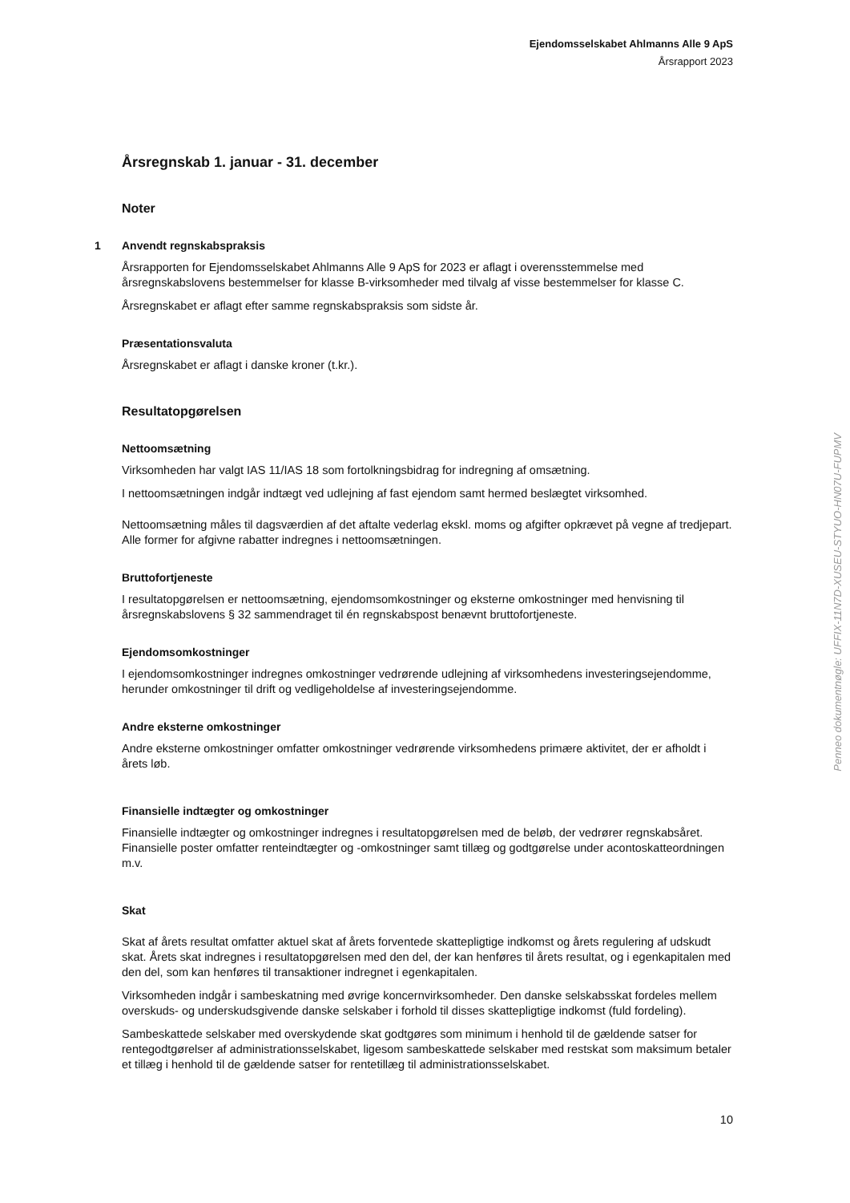Ejendomsselskabet Ahlmanns Alle 9 ApS
Årsrapport 2023
Årsregnskab 1. januar - 31. december
Noter
1 Anvendt regnskabspraksis
Årsrapporten for Ejendomsselskabet Ahlmanns Alle 9 ApS for 2023 er aflagt i overensstemmelse med årsregnskabslovens bestemmelser for klasse B-virksomheder med tilvalg af visse bestemmelser for klasse C.
Årsregnskabet er aflagt efter samme regnskabspraksis som sidste år.
Præsentationsvaluta
Årsregnskabet er aflagt i danske kroner (t.kr.).
Resultatopgørelsen
Nettoomsætning
Virksomheden har valgt IAS 11/IAS 18 som fortolkningsbidrag for indregning af omsætning.
I nettoomsætningen indgår indtægt ved udlejning af fast ejendom samt hermed beslægtet virksomhed.
Nettoomsætning måles til dagsværdien af det aftalte vederlag ekskl. moms og afgifter opkrævet på vegne af tredjepart. Alle former for afgivne rabatter indregnes i nettoomsætningen.
Bruttofortjeneste
I resultatopgørelsen er nettoomsætning, ejendomsomkostninger og eksterne omkostninger med henvisning til årsregnskabslovens § 32 sammendraget til én regnskabspost benævnt bruttofortjeneste.
Ejendomsomkostninger
I ejendomsomkostninger indregnes omkostninger vedrørende udlejning af virksomhedens investeringsejendomme, herunder omkostninger til drift og vedligeholdelse af investeringsejendomme.
Andre eksterne omkostninger
Andre eksterne omkostninger omfatter omkostninger vedrørende virksomhedens primære aktivitet, der er afholdt i årets løb.
Finansielle indtægter og omkostninger
Finansielle indtægter og omkostninger indregnes i resultatopgørelsen med de beløb, der vedrører regnskabsåret. Finansielle poster omfatter renteindtægter og -omkostninger samt tillæg og godtgørelse under acontoskatteordningen m.v.
Skat
Skat af årets resultat omfatter aktuel skat af årets forventede skattepligtige indkomst og årets regulering af udskudt skat. Årets skat indregnes i resultatopgørelsen med den del, der kan henføres til årets resultat, og i egenkapitalen med den del, som kan henføres til transaktioner indregnet i egenkapitalen.
Virksomheden indgår i sambeskatning med øvrige koncernvirksomheder. Den danske selskabsskat fordeles mellem overskuds- og underskudsgivende danske selskaber i forhold til disses skattepligtige indkomst (fuld fordeling).
Sambeskattede selskaber med overskydende skat godtgøres som minimum i henhold til de gældende satser for rentegodtgørelser af administrationsselskabet, ligesom sambeskattede selskaber med restskat som maksimum betaler et tillæg i henhold til de gældende satser for rentetillæg til administrationsselskabet.
10
Penneo dokumentnøgle: UFFIX-11N7D-XUSEU-STYUO-HN07U-FUPMV